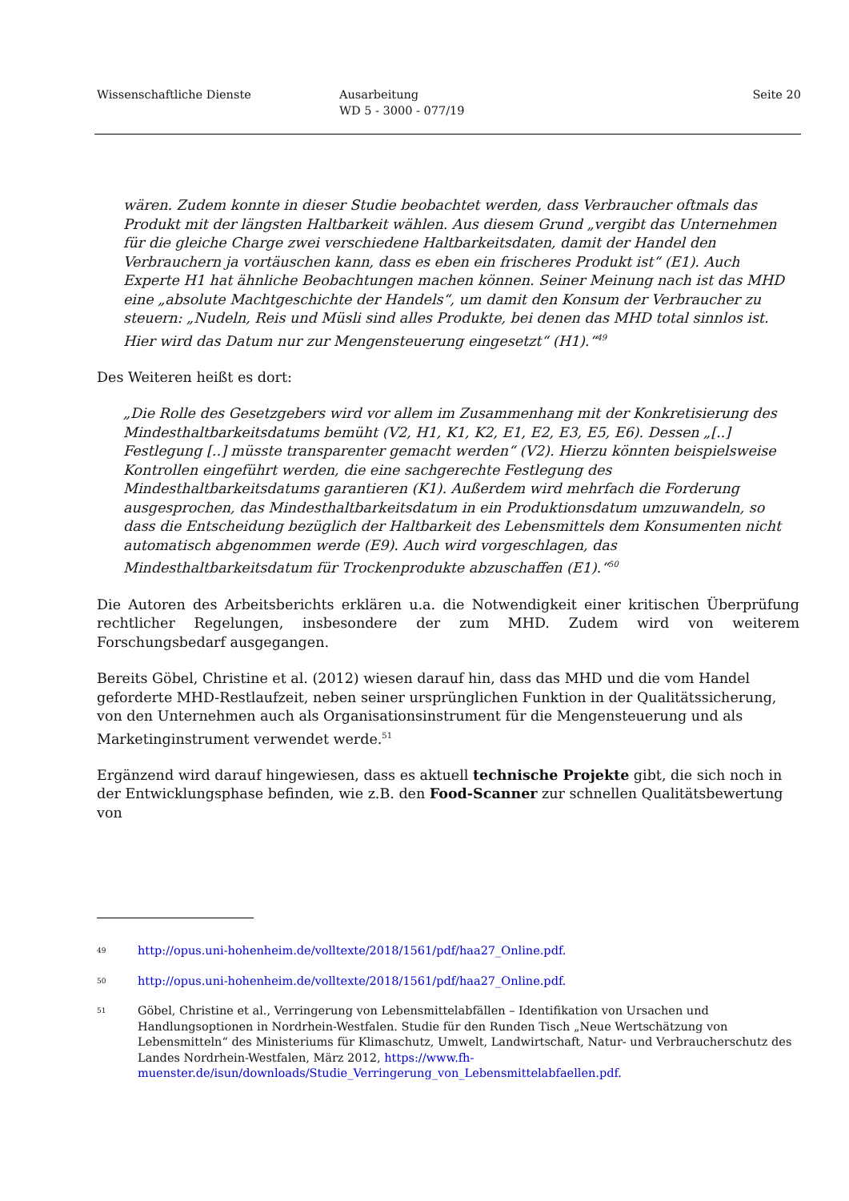Wissenschaftliche Dienste Ausarbeitung
WD 5 - 3000 - 077/19
Seite 20
wären. Zudem konnte in dieser Studie beobachtet werden, dass Verbraucher oftmals das Produkt mit der längsten Haltbarkeit wählen. Aus diesem Grund „vergibt das Unternehmen für die gleiche Charge zwei verschiedene Haltbarkeitsdaten, damit der Handel den Verbrauchern ja vortäuschen kann, dass es eben ein frischeres Produkt ist“ (E1). Auch Experte H1 hat ähnliche Beobachtungen machen können. Seiner Meinung nach ist das MHD eine „absolute Machtgeschichte der Handels“, um damit den Konsum der Verbraucher zu steuern: „Nudeln, Reis und Müsli sind alles Produkte, bei denen das MHD total sinnlos ist. Hier wird das Datum nur zur Mengensteuerung eingesetzt“ (H1).“<sup>49</sup>
Des Weiteren heißt es dort:
„Die Rolle des Gesetzgebers wird vor allem im Zusammenhang mit der Konkretisierung des Mindesthaltbarkeitsdatums bemüht (V2, H1, K1, K2, E1, E2, E3, E5, E6). Dessen „[..] Festlegung [..] müsste transparenter gemacht werden“ (V2). Hierzu könnten beispielsweise Kontrollen eingeführt werden, die eine sachgerechte Festlegung des Mindesthaltbarkeitsdatums garantieren (K1). Außerdem wird mehrfach die Forderung ausgesprochen, das Mindesthaltbarkeitsdatum in ein Produktionsdatum umzuwandeln, so dass die Entscheidung bezüglich der Haltbarkeit des Lebensmittels dem Konsumenten nicht automatisch abgenommen werde (E9). Auch wird vorgeschlagen, das Mindesthaltbarkeitsdatum für Trockenprodukte abzuschaffen (E1).“<sup>50</sup>
Die Autoren des Arbeitsberichts erklären u.a. die Notwendigkeit einer kritischen Überprüfung rechtlicher Regelungen, insbesondere der zum MHD. Zudem wird von weiterem Forschungsbedarf ausgegangen.
Bereits Göbel, Christine et al. (2012) wiesen darauf hin, dass das MHD und die vom Handel geforderte MHD-Restlaufzeit, neben seiner ursprünglichen Funktion in der Qualitätssicherung, von den Unternehmen auch als Organisationsinstrument für die Mengensteuerung und als Marketinginstrument verwendet werde.<sup>51</sup>
Ergänzend wird darauf hingewiesen, dass es aktuell technische Projekte gibt, die sich noch in der Entwicklungsphase befinden, wie z.B. den Food-Scanner zur schnellen Qualitätsbewertung von
49 http://opus.uni-hohenheim.de/volltexte/2018/1561/pdf/haa27_Online.pdf.
50 http://opus.uni-hohenheim.de/volltexte/2018/1561/pdf/haa27_Online.pdf.
51 Göbel, Christine et al., Verringerung von Lebensmittelabfällen – Identifikation von Ursachen und Handlungsoptionen in Nordrhein-Westfalen. Studie für den Runden Tisch „Neue Wertschätzung von Lebensmitteln“ des Ministeriums für Klimaschutz, Umwelt, Landwirtschaft, Natur- und Verbraucherschutz des Landes Nordrhein-Westfalen, März 2012, https://www.fh-muenster.de/isun/downloads/Studie_Verringerung_von_Lebensmittelabfaellen.pdf.